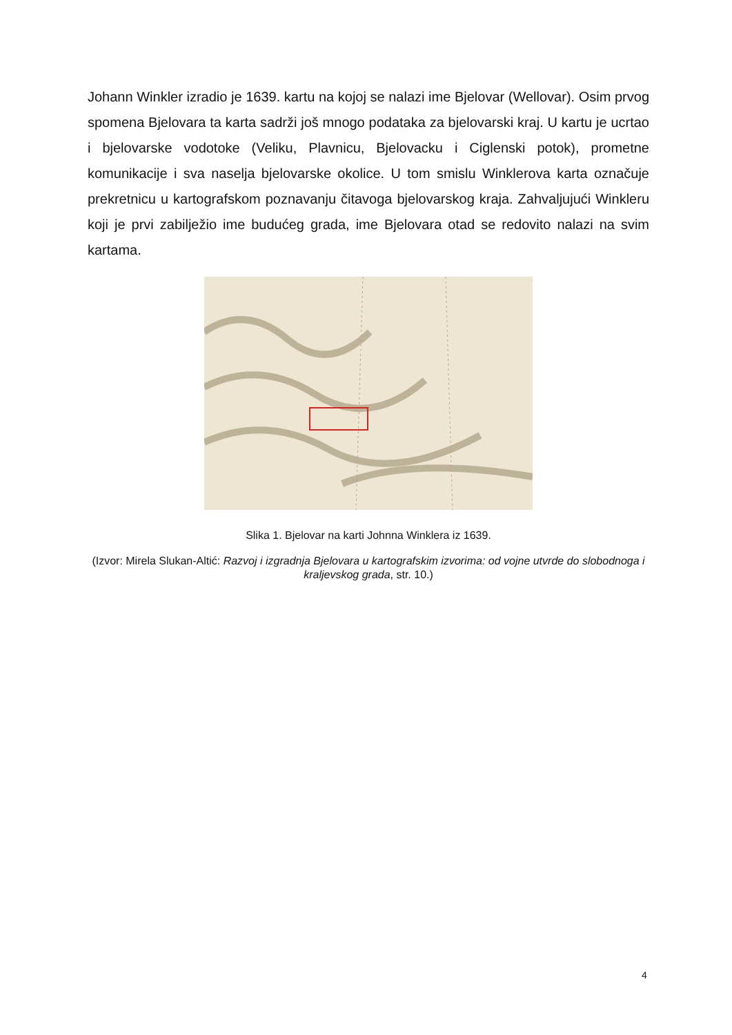Johann Winkler izradio je 1639. kartu na kojoj se nalazi ime Bjelovar (Wellovar). Osim prvog spomena Bjelovara ta karta sadrži još mnogo podataka za bjelovarski kraj. U kartu je ucrtao i bjelovarske vodotoke (Veliku, Plavnicu, Bjelovacku i Ciglenski potok), prometne komunikacije i sva naselja bjelovarske okolice. U tom smislu Winklerova karta označuje prekretnicu u kartografskom poznavanju čitavoga bjelovarskog kraja. Zahvaljujući Winkleru koji je prvi zabilježio ime budućeg grada, ime Bjelovara otad se redovito nalazi na svim kartama.
Slika 1. Bjelovar na karti Johnna Winklera iz 1639.
(Izvor: Mirela Slukan-Altić: Razvoj i izgradnja Bjelovara u kartografskim izvorima: od vojne utvrde do slobodnoga i kraljevskog grada, str. 10.)
4